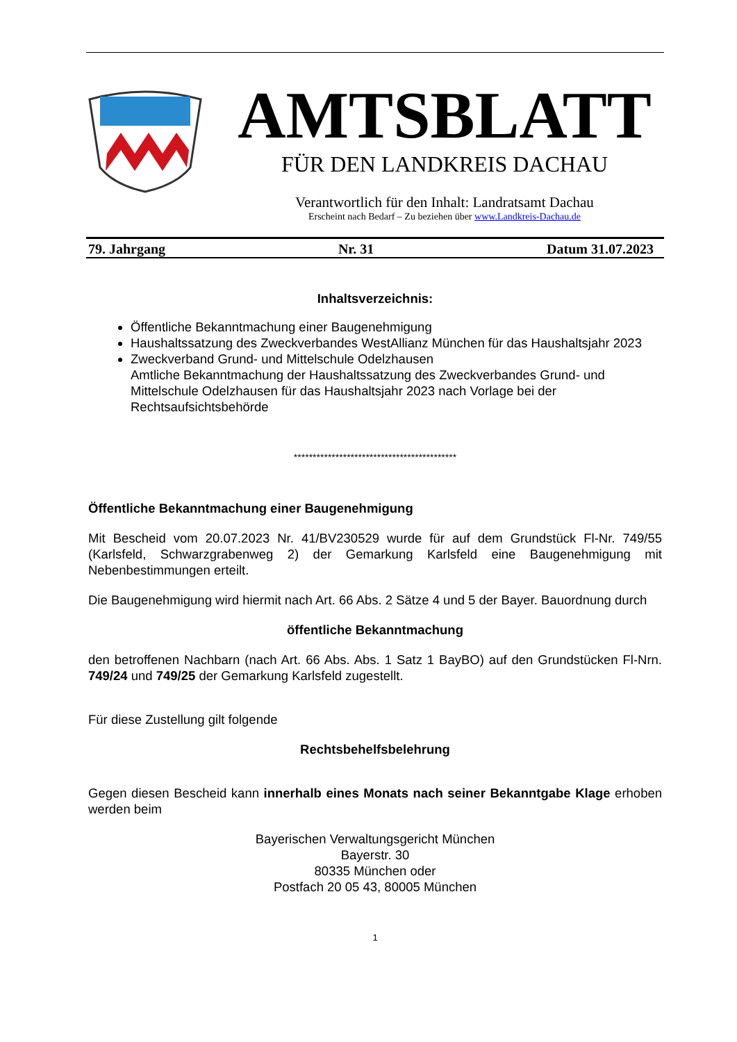AMTSBLATT
FÜR DEN LANDKREIS DACHAU
Verantwortlich für den Inhalt: Landratsamt Dachau
Erscheint nach Bedarf – Zu beziehen über www.Landkreis-Dachau.de
79. Jahrgang Nr. 31 Datum 31.07.2023
Inhaltsverzeichnis:
Öffentliche Bekanntmachung einer Baugenehmigung
Haushaltssatzung des Zweckverbandes WestAllianz München für das Haushaltsjahr 2023
Zweckverband Grund- und Mittelschule Odelzhausen
Amtliche Bekanntmachung der Haushaltssatzung des Zweckverbandes Grund- und Mittelschule Odelzhausen für das Haushaltsjahr 2023 nach Vorlage bei der Rechtsaufsichtsbehörde
*******************************************
Öffentliche Bekanntmachung einer Baugenehmigung
Mit Bescheid vom 20.07.2023 Nr. 41/BV230529 wurde für auf dem Grundstück Fl-Nr. 749/55 (Karlsfeld, Schwarzgrabenweg 2) der Gemarkung Karlsfeld eine Baugenehmigung mit Nebenbestimmungen erteilt.
Die Baugenehmigung wird hiermit nach Art. 66 Abs. 2 Sätze 4 und 5 der Bayer. Bauordnung durch
öffentliche Bekanntmachung
den betroffenen Nachbarn (nach Art. 66 Abs. Abs. 1 Satz 1 BayBO) auf den Grundstücken Fl-Nrn. 749/24 und 749/25 der Gemarkung Karlsfeld zugestellt.
Für diese Zustellung gilt folgende
Rechtsbehelfsbelehrung
Gegen diesen Bescheid kann innerhalb eines Monats nach seiner Bekanntgabe Klage erhoben werden beim
Bayerischen Verwaltungsgericht München
Bayerstr. 30
80335 München oder
Postfach 20 05 43, 80005 München
1